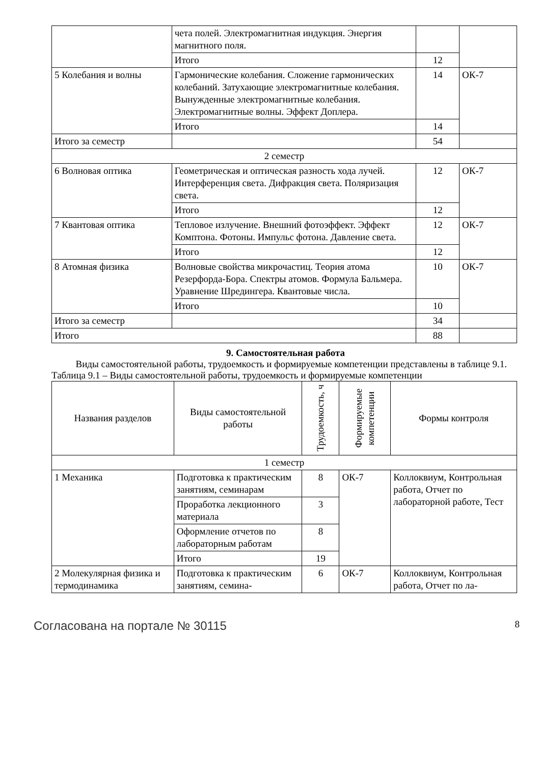| | чета полей. Электромагнитная индукция. Энергия магнитного поля. | | |
| | Итого | 12 | |
| 5 Колебания и волны | Гармонические колебания. Сложение гармонических колебаний. Затухающие электромагнитные колебания. Вынужденные электромагнитные колебания. Электромагнитные волны. Эффект Доплера. | 14 | ОК-7 |
| | Итого | 14 | |
| Итого за семестр | | 54 | |
| 2 семестр | | | |
| 6 Волновая оптика | Геометрическая и оптическая разность хода лучей. Интерференция света. Дифракция света. Поляризация света. | 12 | ОК-7 |
| | Итого | 12 | |
| 7 Квантовая оптика | Тепловое излучение. Внешний фотоэффект. Эффект Комптона. Фотоны. Импульс фотона. Давление света. | 12 | ОК-7 |
| | Итого | 12 | |
| 8 Атомная физика | Волновые свойства микрочастиц. Теория атома Резерфорда-Бора. Спектры атомов. Формула Бальмера. Уравнение Шредингера. Квантовые числа. | 10 | ОК-7 |
| | Итого | 10 | |
| Итого за семестр | | 34 | |
| Итого | | 88 | |
9. Самостоятельная работа
Виды самостоятельной работы, трудоемкость и формируемые компетенции представлены в таблице 9.1.
Таблица 9.1 – Виды самостоятельной работы, трудоемкость и формируемые компетенции
| Названия разделов | Виды самостоятельной работы | Трудоемкость, ч | Формируемые компетенции | Формы контроля |
| --- | --- | --- | --- | --- |
| 1 семестр | | | | |
| 1 Механика | Подготовка к практическим занятиям, семинарам | 8 | ОК-7 | Коллоквиум, Контрольная работа, Отчет по лабораторной работе, Тест |
| | Проработка лекционного материала | 3 | | |
| | Оформление отчетов по лабораторным работам | 8 | | |
| | Итого | 19 | | |
| 2 Молекулярная физика и термодинамика | Подготовка к практическим занятиям, семина- | 6 | ОК-7 | Коллоквиум, Контрольная работа, Отчет по ла- |
Согласована на портале № 30115 8